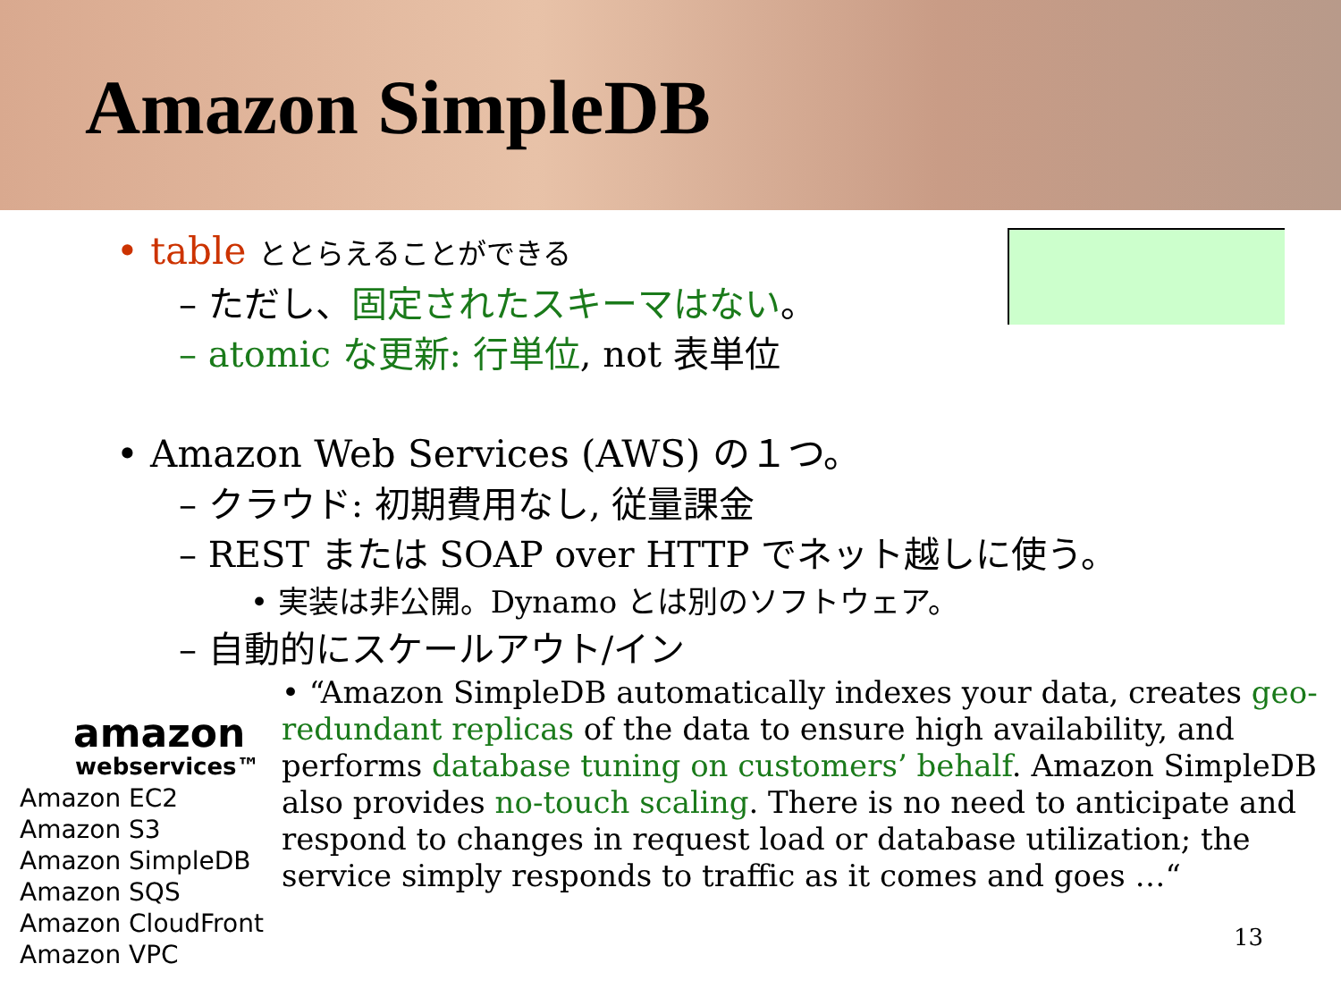Amazon SimpleDB
• table ととらえることができる
– ただし、固定されたスキーマはない。
– atomic な更新: 行単位, not 表単位
• Amazon Web Services (AWS) の１つ。
– クラウド: 初期費用なし, 従量課金
– REST または SOAP over HTTP でネット越しに使う。
• 実装は非公開。Dynamo とは別のソフトウェア。
– 自動的にスケールアウト/イン
• “Amazon SimpleDB automatically indexes your data, creates geo-redundant replicas of the data to ensure high availability, and performs database tuning on customers’ behalf. Amazon SimpleDB also provides no-touch scaling. There is no need to anticipate and respond to changes in request load or database utilization; the service simply responds to traffic as it comes and goes …“
amazon
webservices™
Amazon EC2
Amazon S3
Amazon SimpleDB
Amazon SQS
Amazon CloudFront
Amazon VPC
13